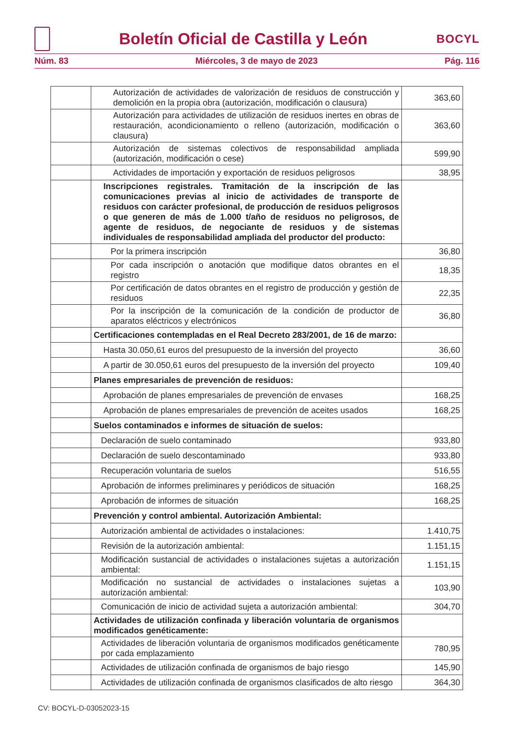Boletín Oficial de Castilla y León
BOCYL
Núm. 83 Miércoles, 3 de mayo de 2023 Pág. 116
| | Autorización de actividades de valorización de residuos de construcción y demolición en la propia obra (autorización, modificación o clausura) | 363,60 |
| | Autorización para actividades de utilización de residuos inertes en obras de restauración, acondicionamiento o relleno (autorización, modificación o clausura) | 363,60 |
| | Autorización de sistemas colectivos de responsabilidad ampliada (autorización, modificación o cese) | 599,90 |
| | Actividades de importación y exportación de residuos peligrosos | 38,95 |
| | Inscripciones registrales. Tramitación de la inscripción de las comunicaciones previas al inicio de actividades de transporte de residuos con carácter profesional, de producción de residuos peligrosos o que generen de más de 1.000 t/año de residuos no peligrosos, de agente de residuos, de negociante de residuos y de sistemas individuales de responsabilidad ampliada del productor del producto: | |
| | Por la primera inscripción | 36,80 |
| | Por cada inscripción o anotación que modifique datos obrantes en el registro | 18,35 |
| | Por certificación de datos obrantes en el registro de producción y gestión de residuos | 22,35 |
| | Por la inscripción de la comunicación de la condición de productor de aparatos eléctricos y electrónicos | 36,80 |
| | Certificaciones contempladas en el Real Decreto 283/2001, de 16 de marzo: | |
| | Hasta 30.050,61 euros del presupuesto de la inversión del proyecto | 36,60 |
| | A partir de 30.050,61 euros del presupuesto de la inversión del proyecto | 109,40 |
| | Planes empresariales de prevención de residuos: | |
| | Aprobación de planes empresariales de prevención de envases | 168,25 |
| | Aprobación de planes empresariales de prevención de aceites usados | 168,25 |
| | Suelos contaminados e informes de situación de suelos: | |
| | Declaración de suelo contaminado | 933,80 |
| | Declaración de suelo descontaminado | 933,80 |
| | Recuperación voluntaria de suelos | 516,55 |
| | Aprobación de informes preliminares y periódicos de situación | 168,25 |
| | Aprobación de informes de situación | 168,25 |
| | Prevención y control ambiental. Autorización Ambiental: | |
| | Autorización ambiental de actividades o instalaciones: | 1.410,75 |
| | Revisión de la autorización ambiental: | 1.151,15 |
| | Modificación sustancial de actividades o instalaciones sujetas a autorización ambiental: | 1.151,15 |
| | Modificación no sustancial de actividades o instalaciones sujetas a autorización ambiental: | 103,90 |
| | Comunicación de inicio de actividad sujeta a autorización ambiental: | 304,70 |
| | Actividades de utilización confinada y liberación voluntaria de organismos modificados genéticamente: | |
| | Actividades de liberación voluntaria de organismos modificados genéticamente por cada emplazamiento | 780,95 |
| | Actividades de utilización confinada de organismos de bajo riesgo | 145,90 |
| | Actividades de utilización confinada de organismos clasificados de alto riesgo | 364,30 |
CV: BOCYL-D-03052023-15